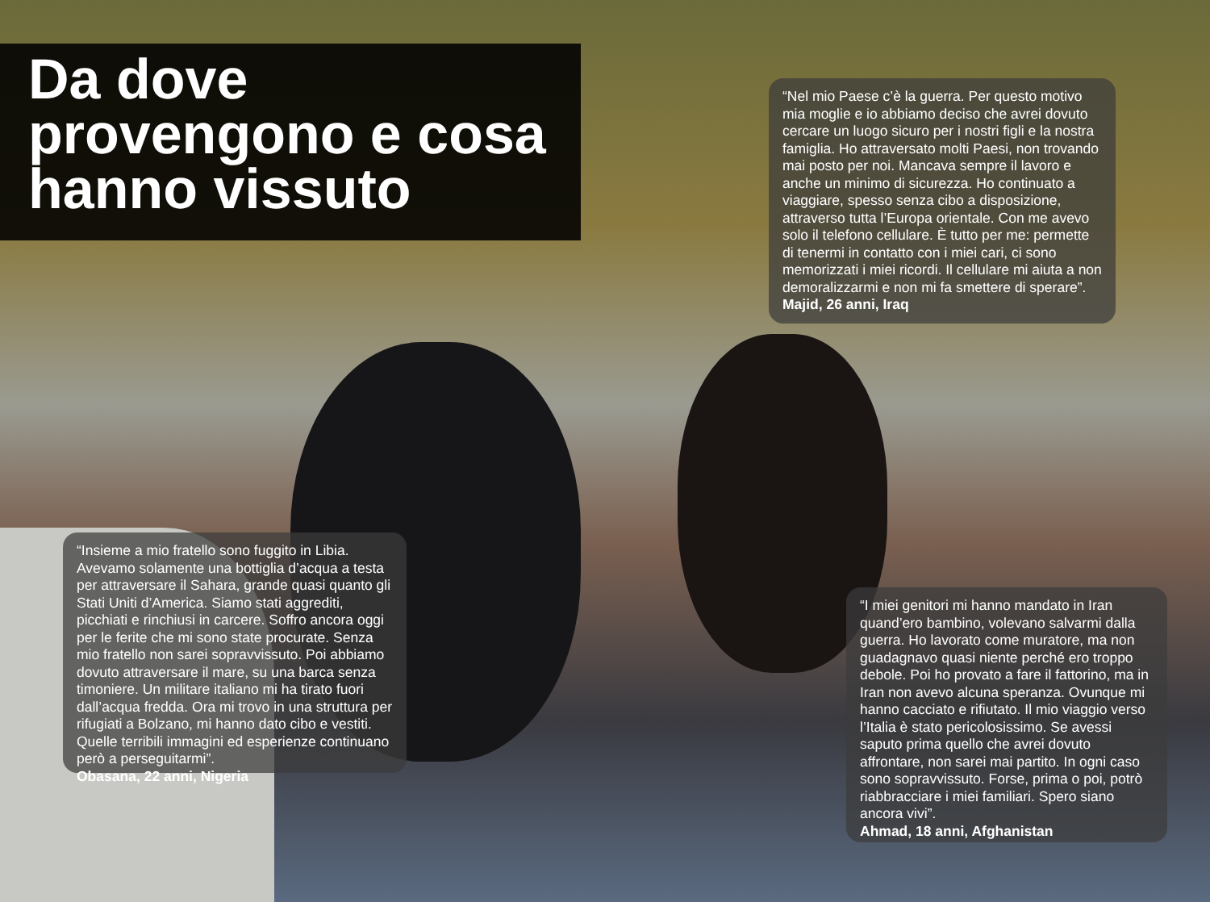Da dove
provengono e cosa
hanno vissuto
“Nel mio Paese c’è la guerra. Per questo motivo mia moglie e io abbiamo deciso che avrei dovuto cercare un luogo sicuro per i nostri figli e la nostra famiglia. Ho attraversato molti Paesi, non trovando mai posto per noi. Mancava sempre il lavoro e anche un minimo di sicurezza. Ho continuato a viaggiare, spesso senza cibo a disposizione, attraverso tutta l’Europa orientale. Con me avevo solo il telefono cellulare. È tutto per me: permette di tenermi in contatto con i miei cari, ci sono memorizzati i miei ricordi. Il cellulare mi aiuta a non demoralizzarmi e non mi fa smettere di sperare”. Majid, 26 anni, Iraq
“Insieme a mio fratello sono fuggito in Libia. Avevamo solamente una bottiglia d’acqua a testa per attraversare il Sahara, grande quasi quanto gli Stati Uniti d’America. Siamo stati aggrediti, picchiati e rinchiusi in carcere. Soffro ancora oggi per le ferite che mi sono state procurate. Senza mio fratello non sarei sopravvissuto. Poi abbiamo dovuto attraversare il mare, su una barca senza timoniere. Un militare italiano mi ha tirato fuori dall’acqua fredda. Ora mi trovo in una struttura per rifugiati a Bolzano, mi hanno dato cibo e vestiti. Quelle terribili immagini ed esperienze continuano però a perseguitarmi”.
Obasana, 22 anni, Nigeria
“I miei genitori mi hanno mandato in Iran quand’ero bambino, volevano salvarmi dalla guerra. Ho lavorato come muratore, ma non guadagnavo quasi niente perché ero troppo debole. Poi ho provato a fare il fattorino, ma in Iran non avevo alcuna speranza. Ovunque mi hanno cacciato e rifiutato. Il mio viaggio verso l’Italia è stato pericolosissimo. Se avessi saputo prima quello che avrei dovuto affrontare, non sarei mai partito. In ogni caso sono sopravvissuto. Forse, prima o poi, potrò riabbracciare i miei familiari. Spero siano ancora vivi”.
Ahmad, 18 anni, Afghanistan